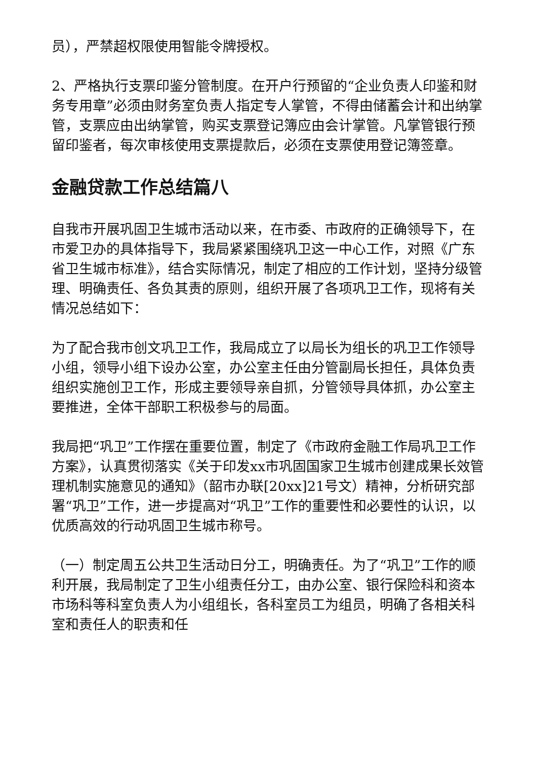员），严禁超权限使用智能令牌授权。
2、严格执行支票印鉴分管制度。在开户行预留的“企业负责人印鉴和财务专用章”必须由财务室负责人指定专人掌管，不得由储蓄会计和出纳掌管，支票应由出纳掌管，购买支票登记簿应由会计掌管。凡掌管银行预留印鉴者，每次审核使用支票提款后，必须在支票使用登记簿签章。
金融贷款工作总结篇八
自我市开展巩固卫生城市活动以来，在市委、市政府的正确领导下，在市爱卫办的具体指导下，我局紧紧围绕巩卫这一中心工作，对照《广东省卫生城市标准》，结合实际情况，制定了相应的工作计划，坚持分级管理、明确责任、各负其责的原则，组织开展了各项巩卫工作，现将有关情况总结如下：
为了配合我市创文巩卫工作，我局成立了以局长为组长的巩卫工作领导小组，领导小组下设办公室，办公室主任由分管副局长担任，具体负责组织实施创卫工作，形成主要领导亲自抓，分管领导具体抓，办公室主要推进，全体干部职工积极参与的局面。
我局把“巩卫”工作摆在重要位置，制定了《市政府金融工作局巩卫工作方案》，认真贯彻落实《关于印发xx市巩固国家卫生城市创建成果长效管理机制实施意见的通知》（韶市办联[20xx]21号文）精神，分析研究部署“巩卫”工作，进一步提高对“巩卫”工作的重要性和必要性的认识，以优质高效的行动巩固卫生城市称号。
（一）制定周五公共卫生活动日分工，明确责任。为了“巩卫”工作的顺利开展，我局制定了卫生小组责任分工，由办公室、银行保险科和资本市场科等科室负责人为小组组长，各科室员工为组员，明确了各相关科室和责任人的职责和任